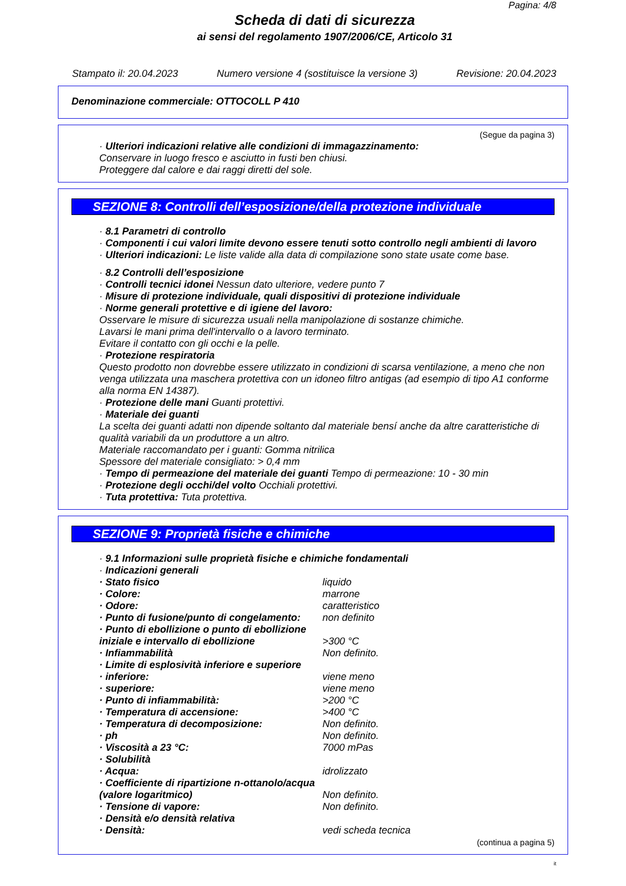Pagina: 4/8
Scheda di dati di sicurezza
ai sensi del regolamento 1907/2006/CE, Articolo 31
Stampato il: 20.04.2023 Numero versione 4 (sostituisce la versione 3) Revisione: 20.04.2023
Denominazione commerciale: OTTOCOLL P 410
(Segue da pagina 3)
· Ulteriori indicazioni relative alle condizioni di immagazzinamento:
Conservare in luogo fresco e asciutto in fusti ben chiusi.
Proteggere dal calore e dai raggi diretti del sole.
SEZIONE 8: Controlli dell’esposizione/della protezione individuale
· 8.1 Parametri di controllo
· Componenti i cui valori limite devono essere tenuti sotto controllo negli ambienti di lavoro
· Ulteriori indicazioni: Le liste valide alla data di compilazione sono state usate come base.
· 8.2 Controlli dell’esposizione
· Controlli tecnici idonei Nessun dato ulteriore, vedere punto 7
· Misure di protezione individuale, quali dispositivi di protezione individuale
· Norme generali protettive e di igiene del lavoro:
Osservare le misure di sicurezza usuali nella manipolazione di sostanze chimiche.
Lavarsi le mani prima dell'intervallo o a lavoro terminato.
Evitare il contatto con gli occhi e la pelle.
· Protezione respiratoria
Questo prodotto non dovrebbe essere utilizzato in condizioni di scarsa ventilazione, a meno che non venga utilizzata una maschera protettiva con un idoneo filtro antigas (ad esempio di tipo A1 conforme alla norma EN 14387).
· Protezione delle mani Guanti protettivi.
· Materiale dei guanti
La scelta dei guanti adatti non dipende soltanto dal materiale bensí anche da altre caratteristiche di qualità variabili da un produttore a un altro.
Materiale raccomandato per i guanti: Gomma nitrilica
Spessore del materiale consigliato: > 0,4 mm
· Tempo di permeazione del materiale dei guanti Tempo di permeazione: 10 - 30 min
· Protezione degli occhi/del volto Occhiali protettivi.
· Tuta protettiva: Tuta protettiva.
SEZIONE 9: Proprietà fisiche e chimiche
· 9.1 Informazioni sulle proprietà fisiche e chimiche fondamentali
· Indicazioni generali
| · Stato fisico | liquido |
| · Colore: | marrone |
| · Odore: | caratteristico |
| · Punto di fusione/punto di congelamento: | non definito |
| · Punto di ebollizione o punto di ebollizione iniziale e intervallo di ebollizione | >300 °C |
| · Infiammabilità | Non definito. |
| · Limite di esplosività inferiore e superiore | |
| · inferiore: | viene meno |
| · superiore: | viene meno |
| · Punto di infiammabilità: | >200 °C |
| · Temperatura di accensione: | >400 °C |
| · Temperatura di decomposizione: | Non definito. |
| · ph | Non definito. |
| · Viscosità a 23 °C: | 7000 mPas |
| · Solubilità | |
| · Acqua: | idrolizzato |
| · Coefficiente di ripartizione n-ottanolo/acqua (valore logaritmico) | Non definito. |
| · Tensione di vapore: | Non definito. |
| · Densità e/o densità relativa | |
| · Densità: | vedi scheda tecnica |
(continua a pagina 5)
it